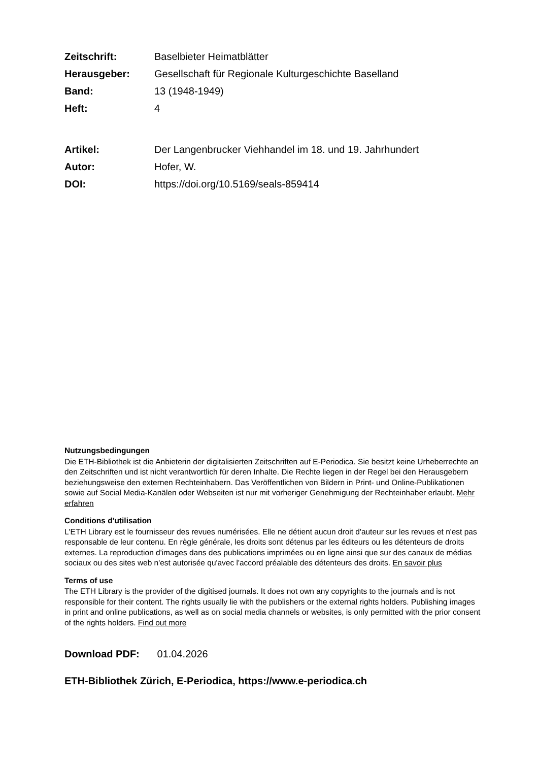Zeitschrift: Baselbieter Heimatblätter Herausgeber: Gesellschaft für Regionale Kulturgeschichte Baselland Band: 13 (1948-1949) Heft: 4
Artikel: Der Langenbrucker Viehhandel im 18. und 19. Jahrhundert Autor: Hofer, W. DOI: https://doi.org/10.5169/seals-859414
Nutzungsbedingungen
Die ETH-Bibliothek ist die Anbieterin der digitalisierten Zeitschriften auf E-Periodica. Sie besitzt keine Urheberrechte an den Zeitschriften und ist nicht verantwortlich für deren Inhalte. Die Rechte liegen in der Regel bei den Herausgebern beziehungsweise den externen Rechteinhabern. Das Veröffentlichen von Bildern in Print- und Online-Publikationen sowie auf Social Media-Kanälen oder Webseiten ist nur mit vorheriger Genehmigung der Rechteinhaber erlaubt. Mehr erfahren
Conditions d'utilisation
L'ETH Library est le fournisseur des revues numérisées. Elle ne détient aucun droit d'auteur sur les revues et n'est pas responsable de leur contenu. En règle générale, les droits sont détenus par les éditeurs ou les détenteurs de droits externes. La reproduction d'images dans des publications imprimées ou en ligne ainsi que sur des canaux de médias sociaux ou des sites web n'est autorisée qu'avec l'accord préalable des détenteurs des droits. En savoir plus
Terms of use
The ETH Library is the provider of the digitised journals. It does not own any copyrights to the journals and is not responsible for their content. The rights usually lie with the publishers or the external rights holders. Publishing images in print and online publications, as well as on social media channels or websites, is only permitted with the prior consent of the rights holders. Find out more
Download PDF: 01.04.2026
ETH-Bibliothek Zürich, E-Periodica, https://www.e-periodica.ch